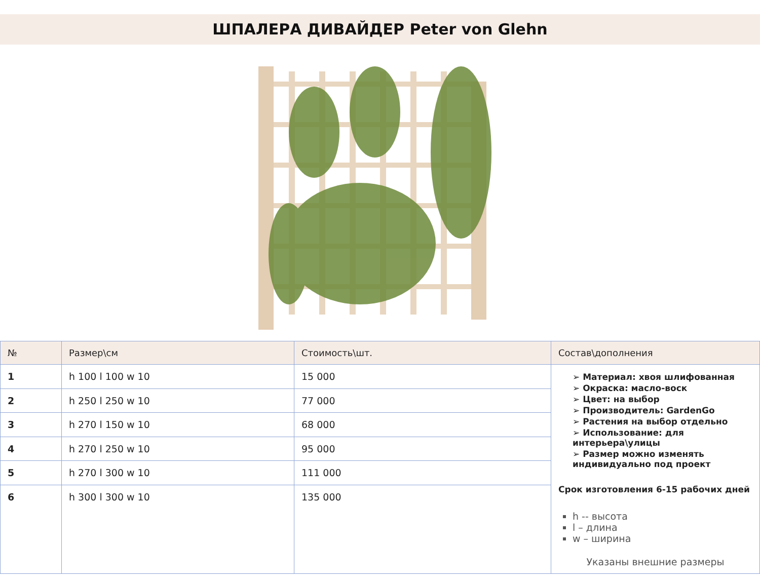ШПАЛЕРА ДИВАЙДЕР Peter von Glehn
| № | Размер\см | Стоимость\шт. | Состав\дополнения |
| --- | --- | --- | --- |
| 1 | h 100 l 100 w 10 | 15 000 | ➢ Материал: хвоя шлифованная ➢ Окраска: масло-воск ➢ Цвет: на выбор ➢ Производитель: GardenGo ➢ Растения на выбор отдельно ➢ Использование: для интерьера\улицы ➢ Размер можно изменять индивидуально под проект Срок изготовления 6-15 рабочих дней h -- высота l – длина w – ширина Указаны внешние размеры |
| 2 | h 250 l 250 w 10 | 77 000 | |
| 3 | h 270 l 150 w 10 | 68 000 | |
| 4 | h 270 l 250 w 10 | 95 000 | |
| 5 | h 270 l 300 w 10 | 111 000 | |
| 6 | h 300 l 300 w 10 | 135 000 | |